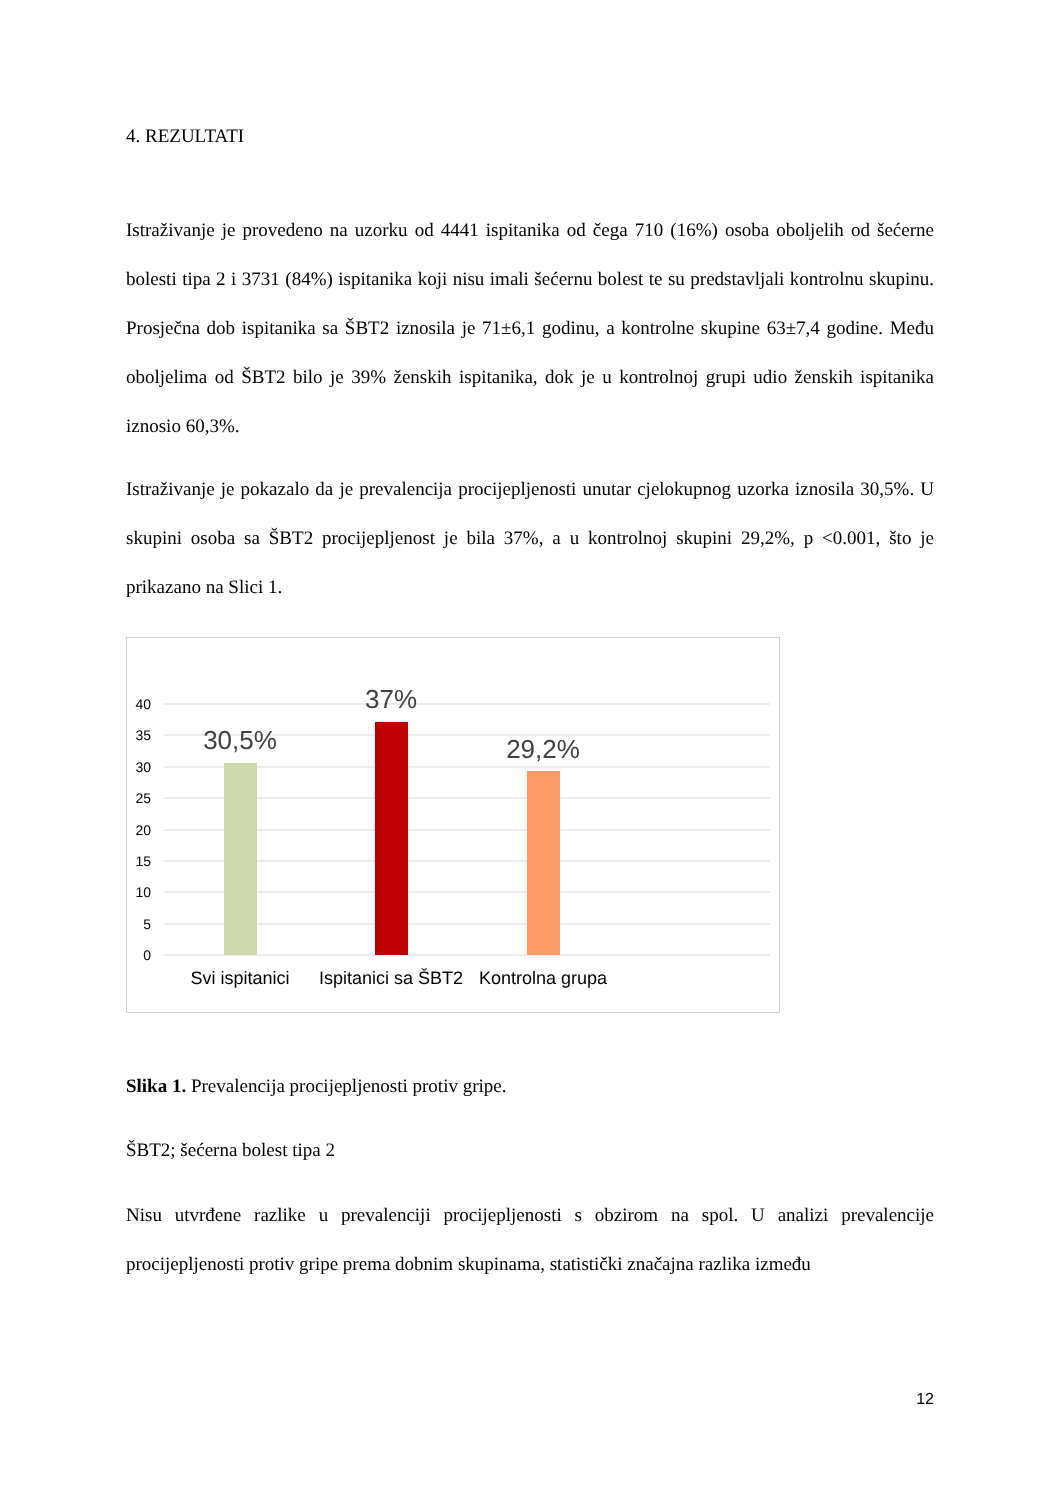4. REZULTATI
Istraživanje je provedeno na uzorku od 4441 ispitanika od čega 710 (16%) osoba oboljelih od šećerne bolesti tipa 2 i 3731 (84%) ispitanika koji nisu imali šećernu bolest te su predstavljali kontrolnu skupinu. Prosječna dob ispitanika sa ŠBT2 iznosila je 71±6,1 godinu, a kontrolne skupine 63±7,4 godine. Među oboljelima od ŠBT2 bilo je 39% ženskih ispitanika, dok je u kontrolnoj grupi udio ženskih ispitanika iznosio 60,3%.
Istraživanje je pokazalo da je prevalencija procijepljenosti unutar cjelokupnog uzorka iznosila 30,5%. U skupini osoba sa ŠBT2 procijepljenost je bila 37%, a u kontrolnoj skupini 29,2%, p <0.001, što je prikazano na Slici 1.
40
35
30
25
20
15
10
5
0
30,5%
37%
29,2%
Svi ispitanici
Ispitanici sa ŠBT2
Kontrolna grupa
Slika 1. Prevalencija procijepljenosti protiv gripe.
ŠBT2; šećerna bolest tipa 2
Nisu utvrđene razlike u prevalenciji procijepljenosti s obzirom na spol. U analizi prevalencije procijepljenosti protiv gripe prema dobnim skupinama, statistički značajna razlika između
12